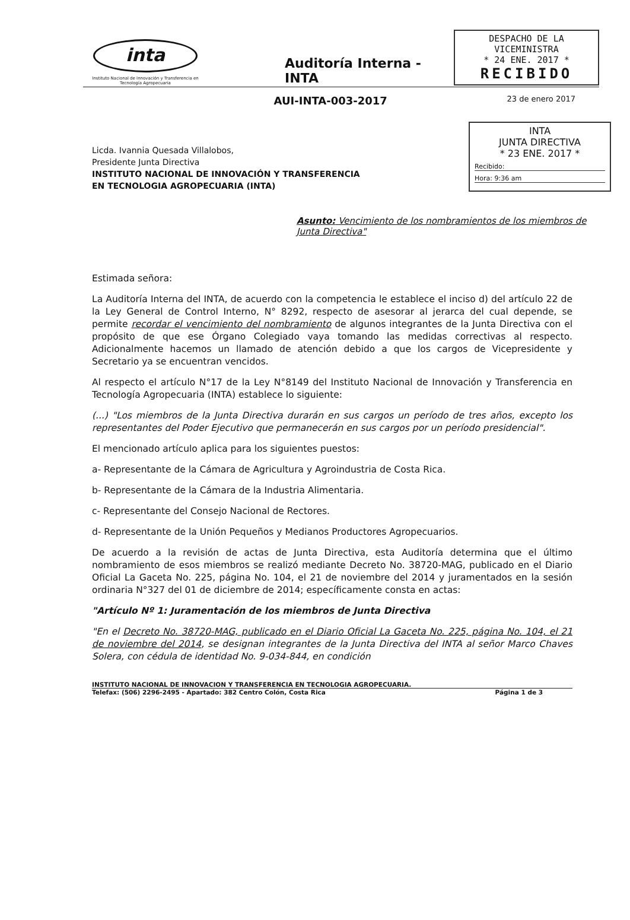inta
Instituto Nacional de Innovación y Transferencia en Tecnología Agropecuaria
Auditoría Interna - INTA
DESPACHO DE LA VICEMINISTRA
* 24 ENE. 2017 *
RECIBIDO
AUI-INTA-003-2017
23 de enero 2017
Licda. Ivannia Quesada Villalobos,
Presidente Junta Directiva
INSTITUTO NACIONAL DE INNOVACIÓN Y TRANSFERENCIA
EN TECNOLOGIA AGROPECUARIA (INTA)
INTA
JUNTA DIRECTIVA
* 23 ENE. 2017 *
Recibido:
Hora: 9:36 am
Asunto: Vencimiento de los nombramientos de los miembros de Junta Directiva"
Estimada señora:
La Auditoría Interna del INTA, de acuerdo con la competencia le establece el inciso d) del artículo 22 de la Ley General de Control Interno, N° 8292, respecto de asesorar al jerarca del cual depende, se permite recordar el vencimiento del nombramiento de algunos integrantes de la Junta Directiva con el propósito de que ese Órgano Colegiado vaya tomando las medidas correctivas al respecto. Adicionalmente hacemos un llamado de atención debido a que los cargos de Vicepresidente y Secretario ya se encuentran vencidos.
Al respecto el artículo N°17 de la Ley N°8149 del Instituto Nacional de Innovación y Transferencia en Tecnología Agropecuaria (INTA) establece lo siguiente:
(...) "Los miembros de la Junta Directiva durarán en sus cargos un período de tres años, excepto los representantes del Poder Ejecutivo que permanecerán en sus cargos por un período presidencial".
El mencionado artículo aplica para los siguientes puestos:
a- Representante de la Cámara de Agricultura y Agroindustria de Costa Rica.
b- Representante de la Cámara de la Industria Alimentaria.
c- Representante del Consejo Nacional de Rectores.
d- Representante de la Unión Pequeños y Medianos Productores Agropecuarios.
De acuerdo a la revisión de actas de Junta Directiva, esta Auditoría determina que el último nombramiento de esos miembros se realizó mediante Decreto No. 38720-MAG, publicado en el Diario Oficial La Gaceta No. 225, página No. 104, el 21 de noviembre del 2014 y juramentados en la sesión ordinaria N°327 del 01 de diciembre de 2014; específicamente consta en actas:
"Artículo Nº 1: Juramentación de los miembros de Junta Directiva
"En el Decreto No. 38720-MAG, publicado en el Diario Oficial La Gaceta No. 225, página No. 104, el 21 de noviembre del 2014, se designan integrantes de la Junta Directiva del INTA al señor Marco Chaves Solera, con cédula de identidad No. 9-034-844, en condición
INSTITUTO NACIONAL DE INNOVACION Y TRANSFERENCIA EN TECNOLOGIA AGROPECUARIA.
Telefax: (506) 2296-2495 - Apartado: 382 Centro Colón, Costa Rica Página 1 de 3